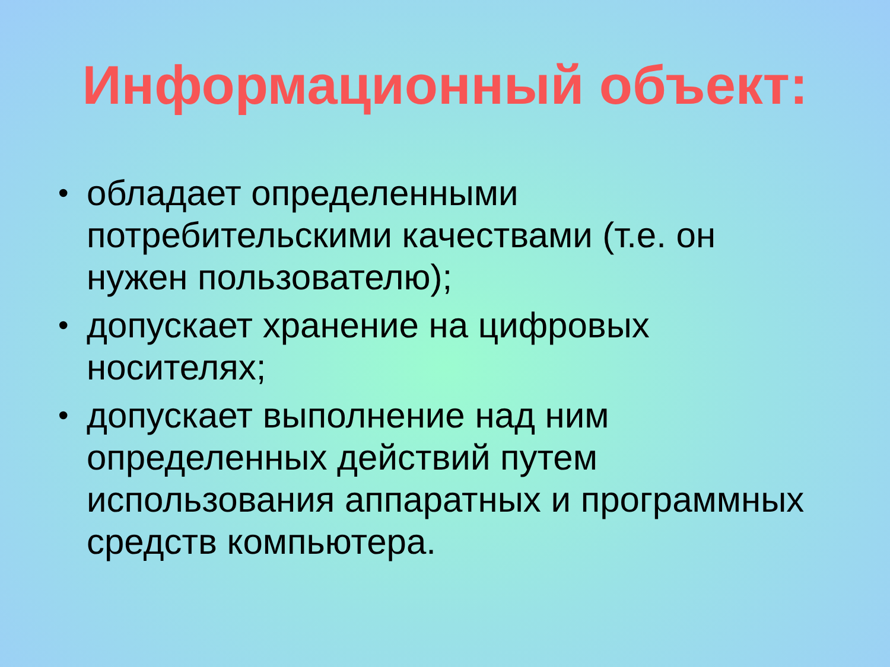Информационный объект:
• обладает определенными потребительскими качествами (т.е. он нужен пользователю);
• допускает хранение на цифровых носителях;
• допускает выполнение над ним определенных действий путем использования аппаратных и программных средств компьютера.